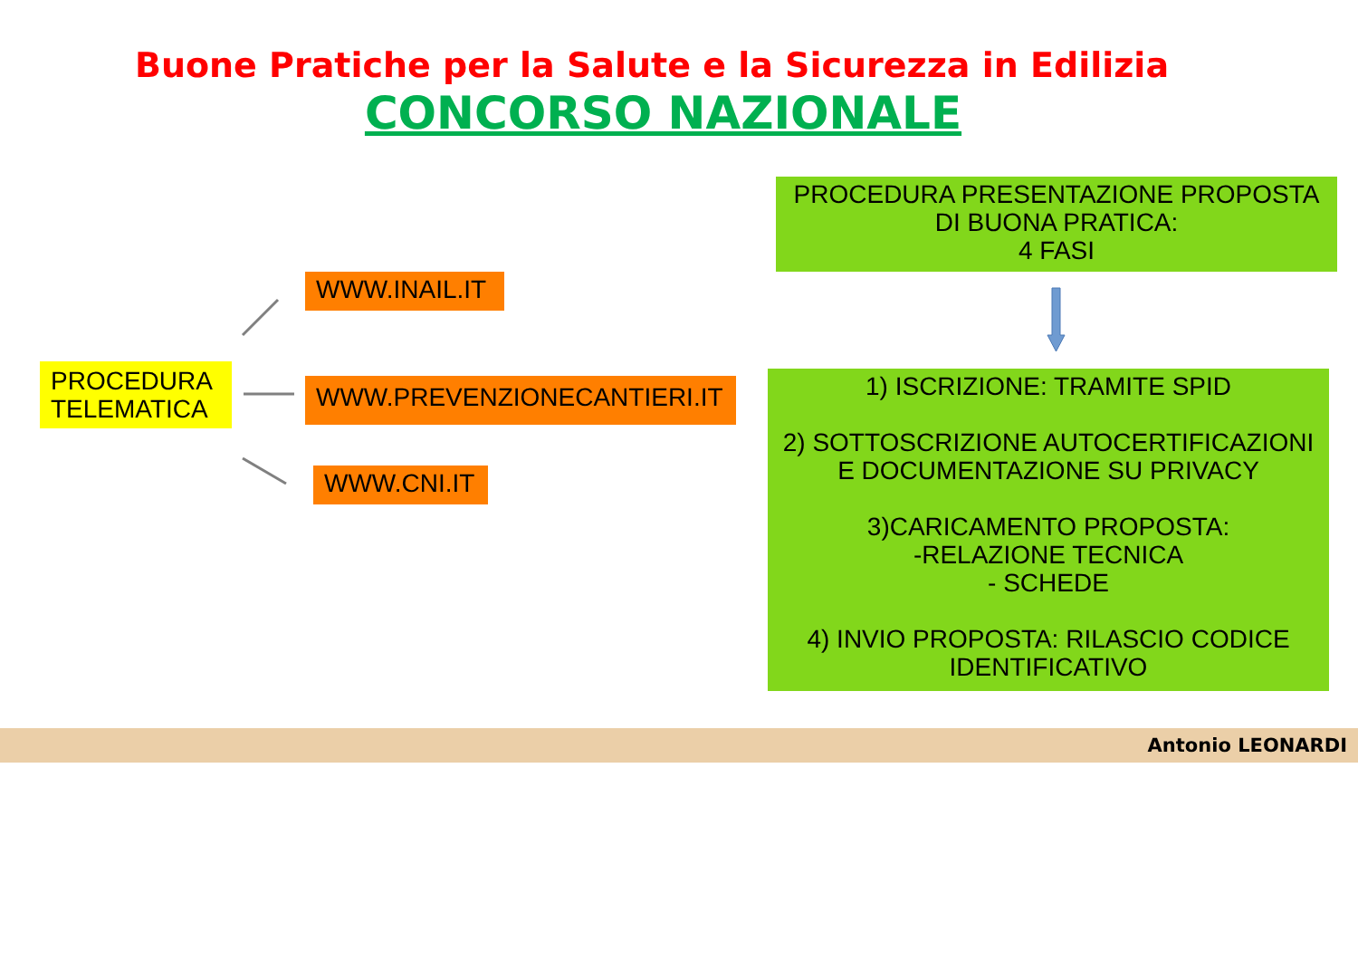Buone Pratiche per la Salute e la Sicurezza in Edilizia
CONCORSO NAZIONALE
PROCEDURA TELEMATICA
WWW.INAIL.IT
WWW.PREVENZIONECANTIERI.IT
WWW.CNI.IT
PROCEDURA PRESENTAZIONE PROPOSTA DI BUONA PRATICA:
4 FASI
1) ISCRIZIONE: TRAMITE SPID
2) SOTTOSCRIZIONE AUTOCERTIFICAZIONI E DOCUMENTAZIONE SU PRIVACY
3)CARICAMENTO PROPOSTA:
-RELAZIONE TECNICA
- SCHEDE
4) INVIO PROPOSTA: RILASCIO CODICE IDENTIFICATIVO
Antonio LEONARDI